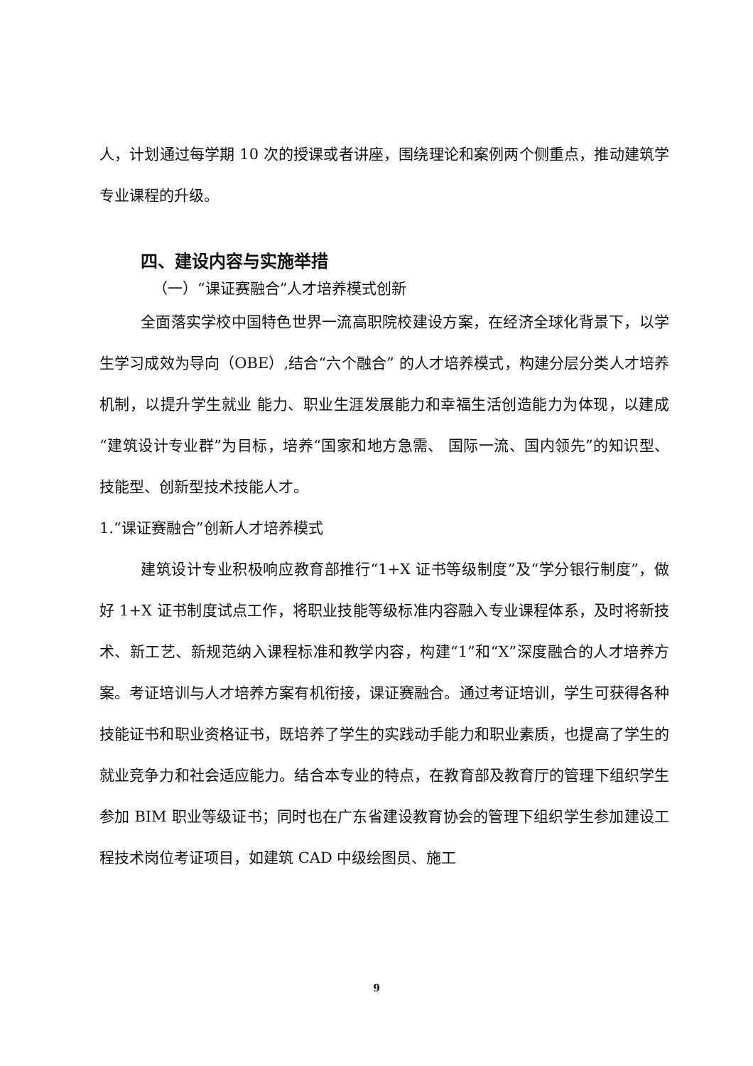人，计划通过每学期 10 次的授课或者讲座，围绕理论和案例两个侧重点，推动建筑学专业课程的升级。
四、建设内容与实施举措
（一）“课证赛融合”人才培养模式创新
全面落实学校中国特色世界一流高职院校建设方案，在经济全球化背景下，以学生学习成效为导向（OBE）,结合“六个融合” 的人才培养模式，构建分层分类人才培养机制，以提升学生就业 能力、职业生涯发展能力和幸福生活创造能力为体现，以建成“建筑设计专业群”为目标，培养“国家和地方急需、 国际一流、国内领先”的知识型、技能型、创新型技术技能人才。
1.“课证赛融合”创新人才培养模式
建筑设计专业积极响应教育部推行“1+X 证书等级制度”及“学分银行制度”，做好 1+X 证书制度试点工作，将职业技能等级标准内容融入专业课程体系，及时将新技术、新工艺、新规范纳入课程标准和教学内容，构建“1”和“X”深度融合的人才培养方案。考证培训与人才培养方案有机衔接，课证赛融合。通过考证培训，学生可获得各种技能证书和职业资格证书，既培养了学生的实践动手能力和职业素质，也提高了学生的就业竞争力和社会适应能力。结合本专业的特点，在教育部及教育厅的管理下组织学生参加 BIM 职业等级证书；同时也在广东省建设教育协会的管理下组织学生参加建设工程技术岗位考证项目，如建筑 CAD 中级绘图员、施工
9